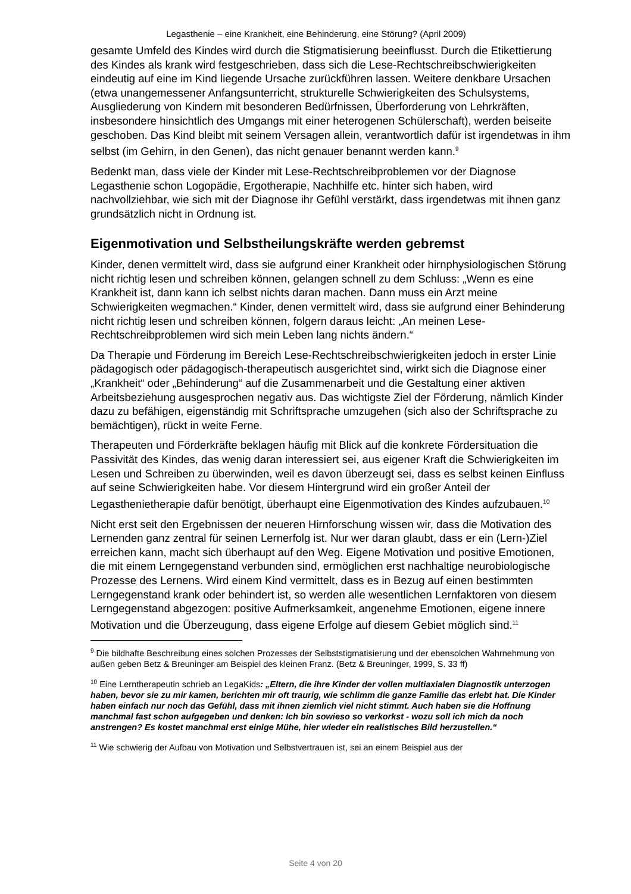Legasthenie – eine Krankheit, eine Behinderung, eine Störung? (April 2009)
gesamte Umfeld des Kindes wird durch die Stigmatisierung beeinflusst. Durch die Etikettierung des Kindes als krank wird festgeschrieben, dass sich die Lese-Rechtschreibschwierigkeiten eindeutig auf eine im Kind liegende Ursache zurückführen lassen. Weitere denkbare Ursachen (etwa unangemessener Anfangsunterricht, strukturelle Schwierigkeiten des Schulsystems, Ausgliederung von Kindern mit besonderen Bedürfnissen, Überforderung von Lehrkräften, insbesondere hinsichtlich des Umgangs mit einer heterogenen Schülerschaft), werden beiseite geschoben. Das Kind bleibt mit seinem Versagen allein, verantwortlich dafür ist irgendetwas in ihm selbst (im Gehirn, in den Genen), das nicht genauer benannt werden kann.<sup>9</sup>
Bedenkt man, dass viele der Kinder mit Lese-Rechtschreibproblemen vor der Diagnose Legasthenie schon Logopädie, Ergotherapie, Nachhilfe etc. hinter sich haben, wird nachvollziehbar, wie sich mit der Diagnose ihr Gefühl verstärkt, dass irgendetwas mit ihnen ganz grundsätzlich nicht in Ordnung ist.
Eigenmotivation und Selbstheilungskräfte werden gebremst
Kinder, denen vermittelt wird, dass sie aufgrund einer Krankheit oder hirnphysiologischen Störung nicht richtig lesen und schreiben können, gelangen schnell zu dem Schluss: „Wenn es eine Krankheit ist, dann kann ich selbst nichts daran machen. Dann muss ein Arzt meine Schwierigkeiten wegmachen.“ Kinder, denen vermittelt wird, dass sie aufgrund einer Behinderung nicht richtig lesen und schreiben können, folgern daraus leicht: „An meinen Lese-Rechtschreibproblemen wird sich mein Leben lang nichts ändern.“
Da Therapie und Förderung im Bereich Lese-Rechtschreibschwierigkeiten jedoch in erster Linie pädagogisch oder pädagogisch-therapeutisch ausgerichtet sind, wirkt sich die Diagnose einer „Krankheit“ oder „Behinderung“ auf die Zusammenarbeit und die Gestaltung einer aktiven Arbeitsbeziehung ausgesprochen negativ aus. Das wichtigste Ziel der Förderung, nämlich Kinder dazu zu befähigen, eigenständig mit Schriftsprache umzugehen (sich also der Schriftsprache zu bemächtigen), rückt in weite Ferne.
Therapeuten und Förderkräfte beklagen häufig mit Blick auf die konkrete Fördersituation die Passivität des Kindes, das wenig daran interessiert sei, aus eigener Kraft die Schwierigkeiten im Lesen und Schreiben zu überwinden, weil es davon überzeugt sei, dass es selbst keinen Einfluss auf seine Schwierigkeiten habe. Vor diesem Hintergrund wird ein großer Anteil der Legasthenietherapie dafür benötigt, überhaupt eine Eigenmotivation des Kindes aufzubauen.<sup>10</sup>
Nicht erst seit den Ergebnissen der neueren Hirnforschung wissen wir, dass die Motivation des Lernenden ganz zentral für seinen Lernerfolg ist. Nur wer daran glaubt, dass er ein (Lern-)Ziel erreichen kann, macht sich überhaupt auf den Weg. Eigene Motivation und positive Emotionen, die mit einem Lerngegenstand verbunden sind, ermöglichen erst nachhaltige neurobiologische Prozesse des Lernens. Wird einem Kind vermittelt, dass es in Bezug auf einen bestimmten Lerngegenstand krank oder behindert ist, so werden alle wesentlichen Lernfaktoren von diesem Lerngegenstand abgezogen: positive Aufmerksamkeit, angenehme Emotionen, eigene innere Motivation und die Überzeugung, dass eigene Erfolge auf diesem Gebiet möglich sind.<sup>11</sup>
<sup>9</sup> Die bildhafte Beschreibung eines solchen Prozesses der Selbststigmatisierung und der ebensolchen Wahrnehmung von außen geben Betz & Breuninger am Beispiel des kleinen Franz. (Betz & Breuninger, 1999, S. 33 ff)
<sup>10</sup> Eine Lerntherapeutin schrieb an LegaKids: „Eltern, die ihre Kinder der vollen multiaxialen Diagnostik unterzogen haben, bevor sie zu mir kamen, berichten mir oft traurig, wie schlimm die ganze Familie das erlebt hat. Die Kinder haben einfach nur noch das Gefühl, dass mit ihnen ziemlich viel nicht stimmt. Auch haben sie die Hoffnung manchmal fast schon aufgegeben und denken: Ich bin sowieso so verkorkst - wozu soll ich mich da noch anstrengen? Es kostet manchmal erst einige Mühe, hier wieder ein realistisches Bild herzustellen.“
<sup>11</sup> Wie schwierig der Aufbau von Motivation und Selbstvertrauen ist, sei an einem Beispiel aus der
Seite 4 von 20